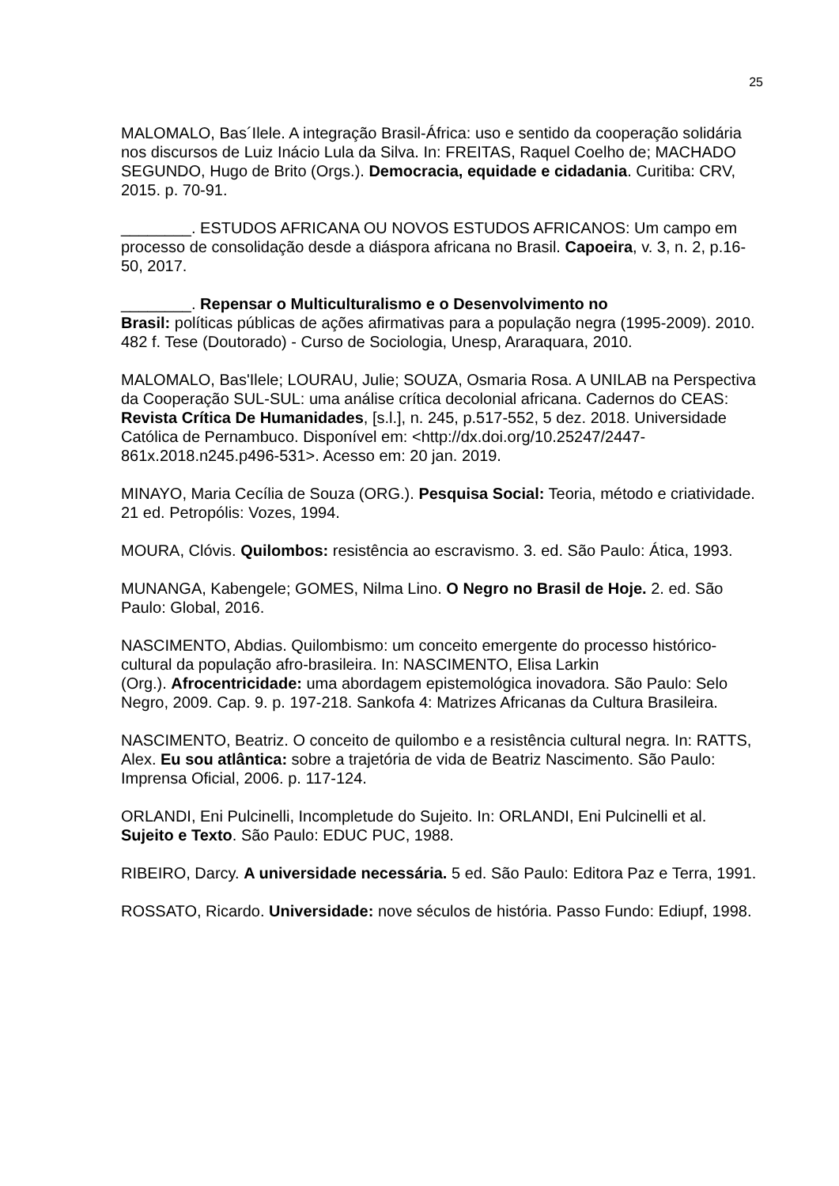25
MALOMALO, Bas´Ilele. A integração Brasil-África: uso e sentido da cooperação solidária nos discursos de Luiz Inácio Lula da Silva. In: FREITAS, Raquel Coelho de; MACHADO SEGUNDO, Hugo de Brito (Orgs.). Democracia, equidade e cidadania. Curitiba: CRV, 2015. p. 70-91.
________. ESTUDOS AFRICANA OU NOVOS ESTUDOS AFRICANOS: Um campo em processo de consolidação desde a diáspora africana no Brasil. Capoeira, v. 3, n. 2, p.16-50, 2017.
________. Repensar o Multiculturalismo e o Desenvolvimento no
Brasil: políticas públicas de ações afirmativas para a população negra (1995-2009). 2010. 482 f. Tese (Doutorado) - Curso de Sociologia, Unesp, Araraquara, 2010.
MALOMALO, Bas'Ilele; LOURAU, Julie; SOUZA, Osmaria Rosa. A UNILAB na Perspectiva da Cooperação SUL-SUL: uma análise crítica decolonial africana. Cadernos do CEAS: Revista Crítica De Humanidades, [s.l.], n. 245, p.517-552, 5 dez. 2018. Universidade Católica de Pernambuco. Disponível em: <http://dx.doi.org/10.25247/2447-861x.2018.n245.p496-531>. Acesso em: 20 jan. 2019.
MINAYO, Maria Cecília de Souza (ORG.). Pesquisa Social: Teoria, método e criatividade. 21 ed. Petropólis: Vozes, 1994.
MOURA, Clóvis. Quilombos: resistência ao escravismo. 3. ed. São Paulo: Ática, 1993.
MUNANGA, Kabengele; GOMES, Nilma Lino. O Negro no Brasil de Hoje. 2. ed. São Paulo: Global, 2016.
NASCIMENTO, Abdias. Quilombismo: um conceito emergente do processo histórico-cultural da população afro-brasileira. In: NASCIMENTO, Elisa Larkin
(Org.). Afrocentricidade: uma abordagem epistemológica inovadora. São Paulo: Selo Negro, 2009. Cap. 9. p. 197-218. Sankofa 4: Matrizes Africanas da Cultura Brasileira.
NASCIMENTO, Beatriz. O conceito de quilombo e a resistência cultural negra. In: RATTS, Alex. Eu sou atlântica: sobre a trajetória de vida de Beatriz Nascimento. São Paulo: Imprensa Oficial, 2006. p. 117-124.
ORLANDI, Eni Pulcinelli, Incompletude do Sujeito. In: ORLANDI, Eni Pulcinelli et al. Sujeito e Texto. São Paulo: EDUC PUC, 1988.
RIBEIRO, Darcy. A universidade necessária. 5 ed. São Paulo: Editora Paz e Terra, 1991.
ROSSATO, Ricardo. Universidade: nove séculos de história. Passo Fundo: Ediupf, 1998.